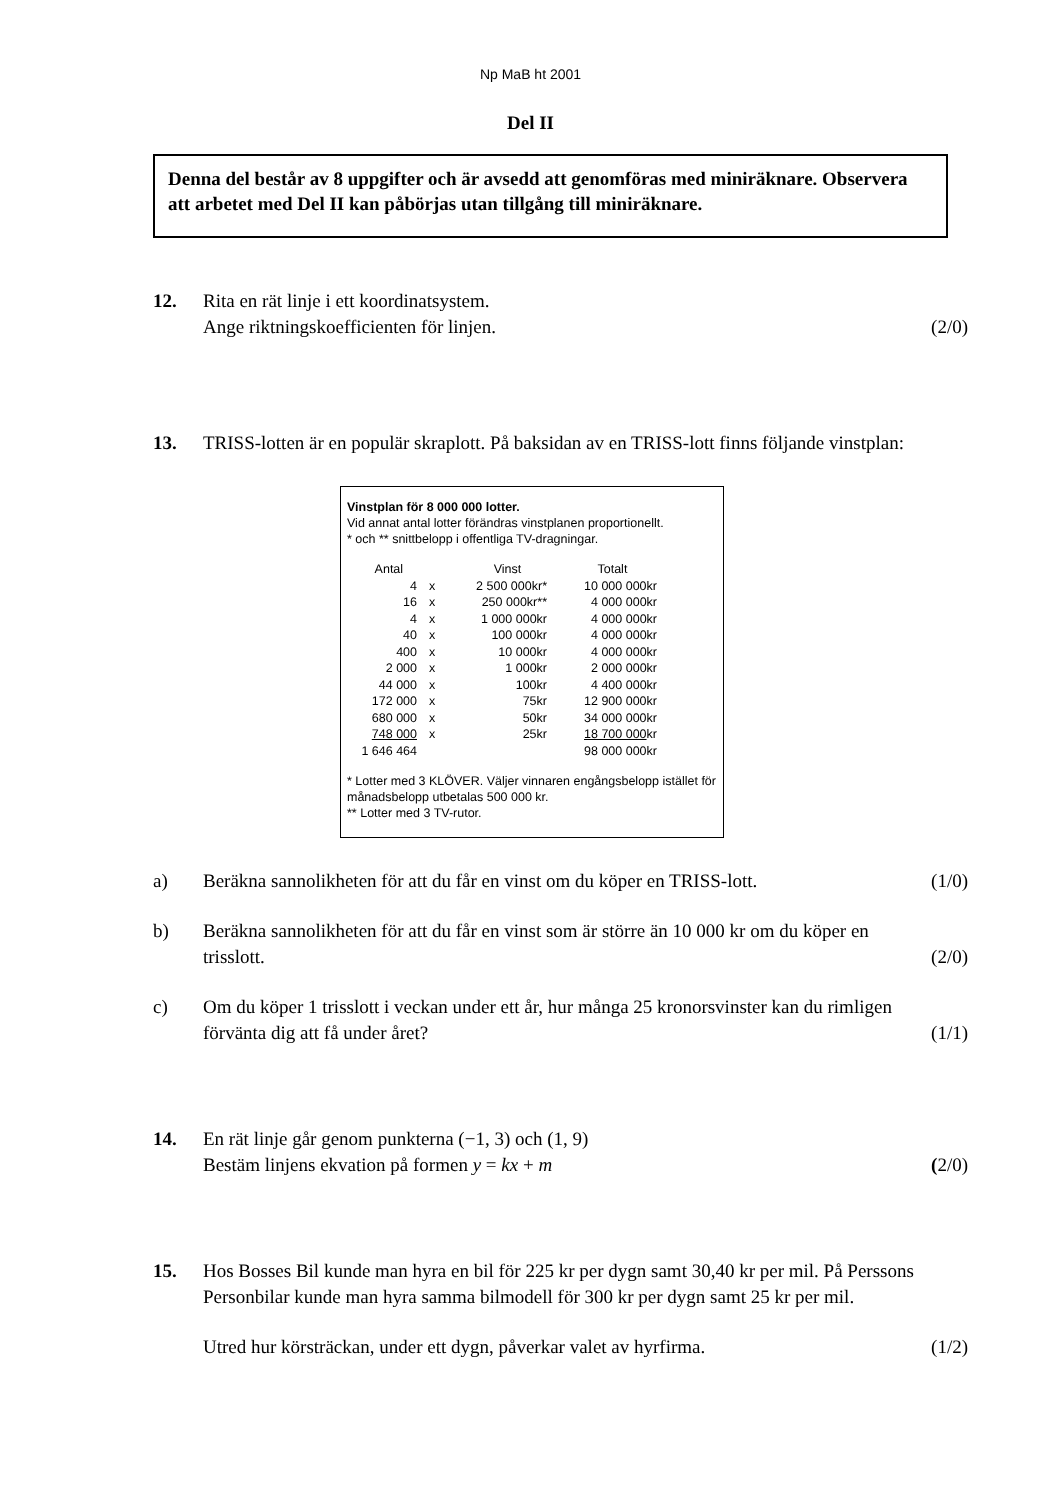Np MaB ht 2001
Del II
Denna del består av 8 uppgifter och är avsedd att genomföras med miniräknare. Observera att arbetet med Del II kan påbörjas utan tillgång till miniräknare.
12. Rita en rät linje i ett koordinatsystem.
Ange riktningskoefficienten för linjen.
(2/0)
13. TRISS-lotten är en populär skraplott. På baksidan av en TRISS-lott finns följande vinstplan:
Vinstplan för 8 000 000 lotter.
Vid annat antal lotter förändras vinstplanen proportionellt.
* och ** snittbelopp i offentliga TV-dragningar.
| Antal | | Vinst | Totalt |
| --- | --- | --- | --- |
| 4 | x | 2 500 000kr* | 10 000 000kr |
| 16 | x | 250 000kr** | 4 000 000kr |
| 4 | x | 1 000 000kr | 4 000 000kr |
| 40 | x | 100 000kr | 4 000 000kr |
| 400 | x | 10 000kr | 4 000 000kr |
| 2 000 | x | 1 000kr | 2 000 000kr |
| 44 000 | x | 100kr | 4 400 000kr |
| 172 000 | x | 75kr | 12 900 000kr |
| 680 000 | x | 50kr | 34 000 000kr |
| 748 000 | x | 25kr | 18 700 000 kr |
| 1 646 464 | | | 98 000 000kr |
* Lotter med 3 KLÖVER. Väljer vinnaren engångsbelopp istället för månadsbelopp utbetalas 500 000 kr.
** Lotter med 3 TV-rutor.
a) Beräkna sannolikheten för att du får en vinst om du köper en TRISS-lott.
(1/0)
b) Beräkna sannolikheten för att du får en vinst som är större än 10 000 kr om du köper en trisslott.
(2/0)
c) Om du köper 1 trisslott i veckan under ett år, hur många 25 kronorsvinster kan du rimligen förvänta dig att få under året?
(1/1)
14. En rät linje går genom punkterna (−1, 3) och (1, 9)
Bestäm linjens ekvation på formen y = kx + m
(2/0)
15. Hos Bosses Bil kunde man hyra en bil för 225 kr per dygn samt 30,40 kr per mil. På Perssons Personbilar kunde man hyra samma bilmodell för 300 kr per dygn samt 25 kr per mil.
Utred hur körsträckan, under ett dygn, påverkar valet av hyrfirma.
(1/2)